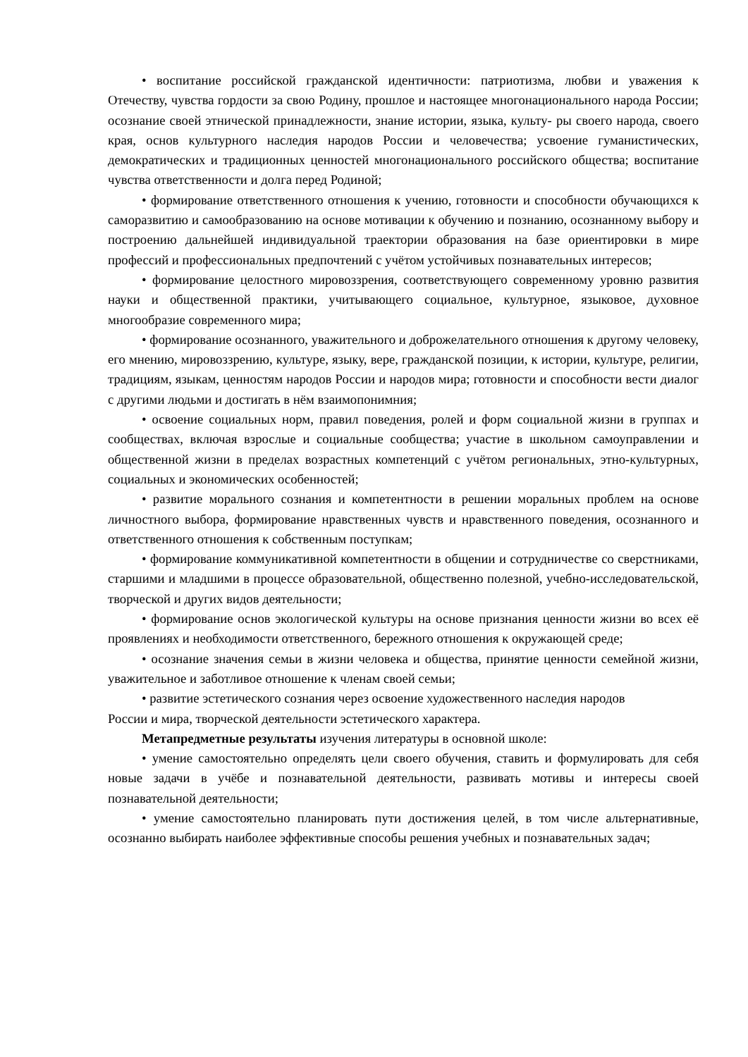• воспитание российской гражданской идентичности: патриотизма, любви и уважения к Отечеству, чувства гордости за свою Родину, прошлое и настоящее многонационального народа России; осознание своей этнической принадлежности, знание истории, языка, культу- ры своего народа, своего края, основ культурного наследия народов России и человечества; усвоение гуманистических, демократических и традиционных ценностей многонационального российского общества; воспитание чувства ответственности и долга перед Родиной;
• формирование ответственного отношения к учению, готовности и способности обучающихся к саморазвитию и самообразованию на основе мотивации к обучению и познанию, осознанному выбору и построению дальнейшей индивидуальной траектории образования на базе ориентировки в мире профессий и профессиональных предпочтений с учётом устойчивых познавательных интересов;
• формирование целостного мировоззрения, соответствующего современному уровню развития науки и общественной практики, учитывающего социальное, культурное, языковое, духовное многообразие современного мира;
• формирование осознанного, уважительного и доброжелательного отношения к другому человеку, его мнению, мировоззрению, культуре, языку, вере, гражданской позиции, к истории, культуре, религии, традициям, языкам, ценностям народов России и народов мира; готовности и способности вести диалог с другими людьми и достигать в нём взаимопонимния;
• освоение социальных норм, правил поведения, ролей и форм социальной жизни в группах и сообществах, включая взрослые и социальные сообщества; участие в школьном самоуправлении и общественной жизни в пределах возрастных компетенций с учётом региональных, этно-культурных, социальных и экономических особенностей;
• развитие морального сознания и компетентности в решении моральных проблем на основе личностного выбора, формирование нравственных чувств и нравственного поведения, осознанного и ответственного отношения к собственным поступкам;
• формирование коммуникативной компетентности в общении и сотрудничестве со сверстниками, старшими и младшими в процессе образовательной, общественно полезной, учебно-исследовательской, творческой и других видов деятельности;
• формирование основ экологической культуры на основе признания ценности жизни во всех её проявлениях и необходимости ответственного, бережного отношения к окружающей среде;
• осознание значения семьи в жизни человека и общества, принятие ценности семейной жизни, уважительное и заботливое отношение к членам своей семьи;
• развитие эстетического сознания через освоение художественного наследия народов
России и мира, творческой деятельности эстетического характера.
Метапредметные результаты изучения литературы в основной школе:
• умение самостоятельно определять цели своего обучения, ставить и формулировать для себя новые задачи в учёбе и познавательной деятельности, развивать мотивы и интересы своей познавательной деятельности;
• умение самостоятельно планировать пути достижения целей, в том числе альтернативные, осознанно выбирать наиболее эффективные способы решения учебных и познавательных задач;